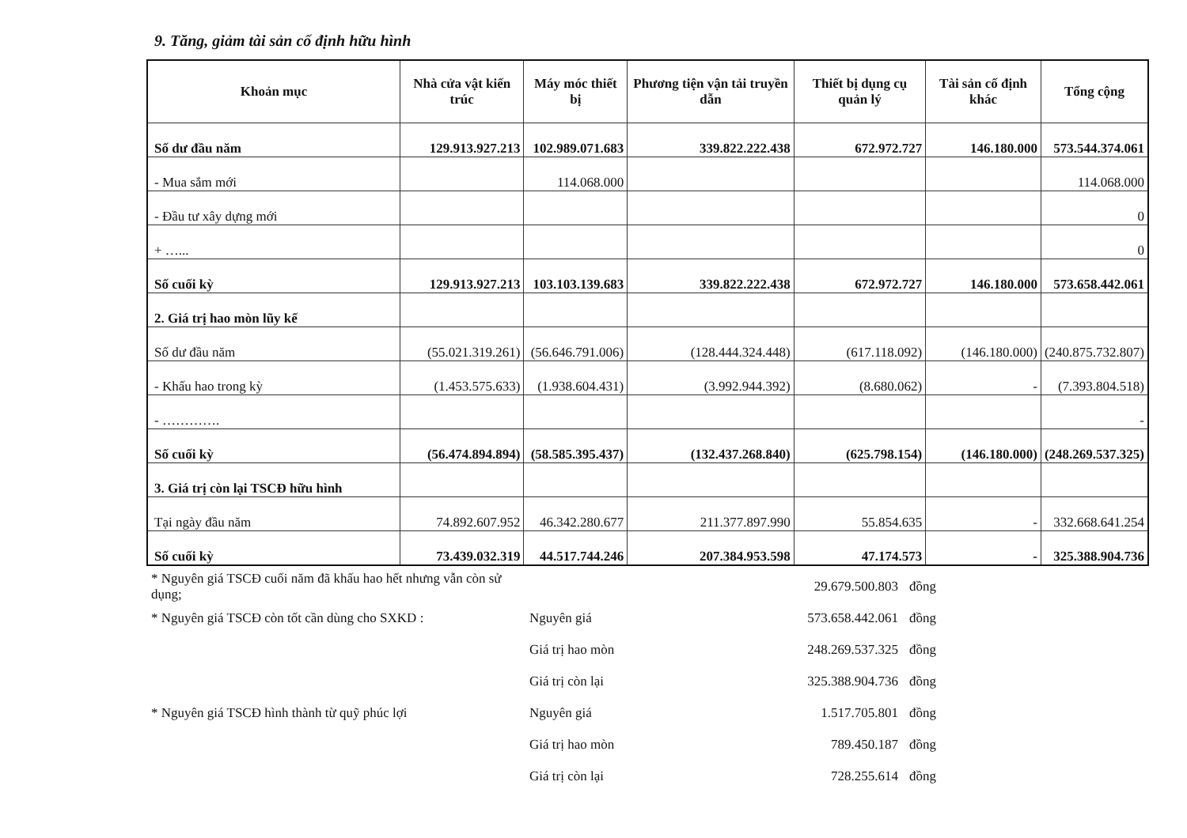9. Tăng, giảm tài sản cố định hữu hình
| Khoản mục | Nhà cửa vật kiến trúc | Máy móc thiết bị | Phương tiện vận tải truyền dẫn | Thiết bị dụng cụ quản lý | Tài sản cố định khác | Tổng cộng |
| --- | --- | --- | --- | --- | --- | --- |
| Số dư đầu năm | 129.913.927.213 | 102.989.071.683 | 339.822.222.438 | 672.972.727 | 146.180.000 | 573.544.374.061 |
| - Mua sắm mới | | 114.068.000 | | | | 114.068.000 |
| - Đầu tư xây dựng mới | | | | | | 0 |
| + …... | | | | | | 0 |
| Số cuối kỳ | 129.913.927.213 | 103.103.139.683 | 339.822.222.438 | 672.972.727 | 146.180.000 | 573.658.442.061 |
| 2. Giá trị hao mòn lũy kế | | | | | | |
| Số dư đầu năm | (55.021.319.261) | (56.646.791.006) | (128.444.324.448) | (617.118.092) | (146.180.000) | (240.875.732.807) |
| - Khấu hao trong kỳ | (1.453.575.633) | (1.938.604.431) | (3.992.944.392) | (8.680.062) | - | (7.393.804.518) |
| - …………. | | | | | | - |
| Số cuối kỳ | (56.474.894.894) | (58.585.395.437) | (132.437.268.840) | (625.798.154) | (146.180.000) | (248.269.537.325) |
| 3. Giá trị còn lại TSCĐ hữu hình | | | | | | |
| Tại ngày đầu năm | 74.892.607.952 | 46.342.280.677 | 211.377.897.990 | 55.854.635 | - | 332.668.641.254 |
| Số cuối kỳ | 73.439.032.319 | 44.517.744.246 | 207.384.953.598 | 47.174.573 | - | 325.388.904.736 |
| * Nguyên giá TSCĐ cuối năm đã khấu hao hết nhưng vẫn còn sử dụng; | | 29.679.500.803 | đồng |
| * Nguyên giá TSCĐ còn tốt cần dùng cho SXKD : | Nguyên giá | 573.658.442.061 | đồng |
| | Giá trị hao mòn | 248.269.537.325 | đồng |
| | Giá trị còn lại | 325.388.904.736 | đồng |
| * Nguyên giá TSCĐ hình thành từ quỹ phúc lợi | Nguyên giá | 1.517.705.801 | đồng |
| | Giá trị hao mòn | 789.450.187 | đồng |
| | Giá trị còn lại | 728.255.614 | đồng |